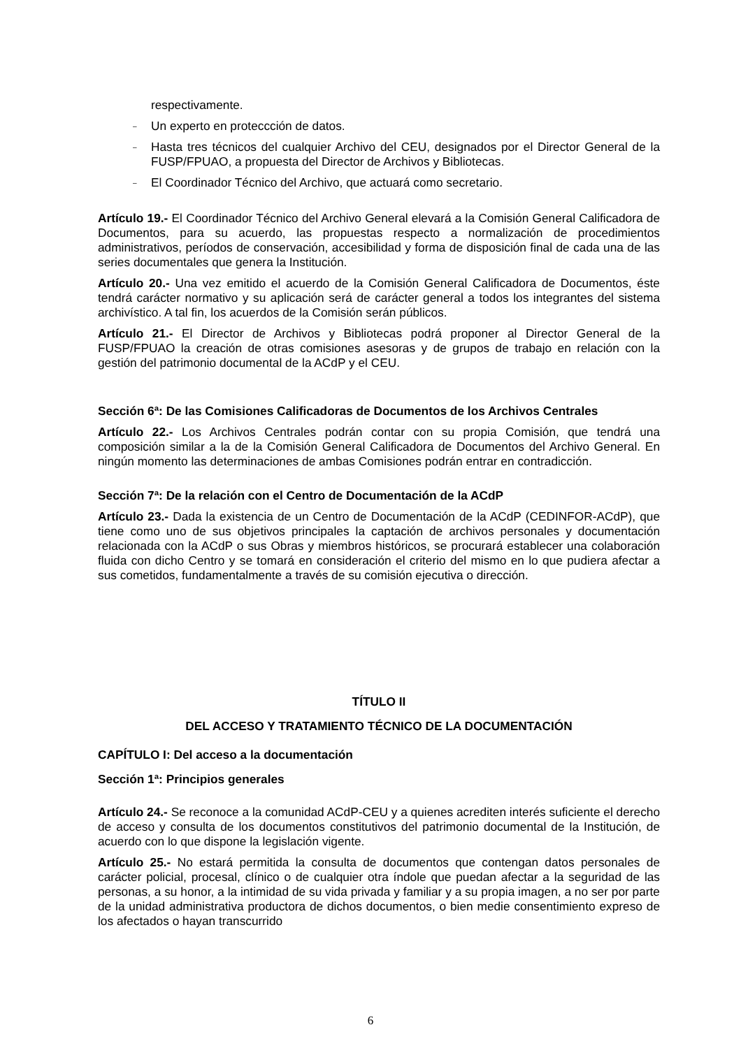respectivamente.
– Un experto en proteccción de datos.
– Hasta tres técnicos del cualquier Archivo del CEU, designados por el Director General de la FUSP/FPUAO, a propuesta del Director de Archivos y Bibliotecas.
– El Coordinador Técnico del Archivo, que actuará como secretario.
Artículo 19.- El Coordinador Técnico del Archivo General elevará a la Comisión General Calificadora de Documentos, para su acuerdo, las propuestas respecto a normalización de procedimientos administrativos, períodos de conservación, accesibilidad y forma de disposición final de cada una de las series documentales que genera la Institución.
Artículo 20.- Una vez emitido el acuerdo de la Comisión General Calificadora de Documentos, éste tendrá carácter normativo y su aplicación será de carácter general a todos los integrantes del sistema archivístico. A tal fin, los acuerdos de la Comisión serán públicos.
Artículo 21.- El Director de Archivos y Bibliotecas podrá proponer al Director General de la FUSP/FPUAO la creación de otras comisiones asesoras y de grupos de trabajo en relación con la gestión del patrimonio documental de la ACdP y el CEU.
Sección 6ª: De las Comisiones Calificadoras de Documentos de los Archivos Centrales
Artículo 22.- Los Archivos Centrales podrán contar con su propia Comisión, que tendrá una composición similar a la de la Comisión General Calificadora de Documentos del Archivo General. En ningún momento las determinaciones de ambas Comisiones podrán entrar en contradicción.
Sección 7ª: De la relación con el Centro de Documentación de la ACdP
Artículo 23.- Dada la existencia de un Centro de Documentación de la ACdP (CEDINFOR-ACdP), que tiene como uno de sus objetivos principales la captación de archivos personales y documentación relacionada con la ACdP o sus Obras y miembros históricos, se procurará establecer una colaboración fluida con dicho Centro y se tomará en consideración el criterio del mismo en lo que pudiera afectar a sus cometidos, fundamentalmente a través de su comisión ejecutiva o dirección.
TÍTULO II
DEL ACCESO Y TRATAMIENTO TÉCNICO DE LA DOCUMENTACIÓN
CAPÍTULO I: Del acceso a la documentación
Sección 1ª: Principios generales
Artículo 24.- Se reconoce a la comunidad ACdP-CEU y a quienes acrediten interés suficiente el derecho de acceso y consulta de los documentos constitutivos del patrimonio documental de la Institución, de acuerdo con lo que dispone la legislación vigente.
Artículo 25.- No estará permitida la consulta de documentos que contengan datos personales de carácter policial, procesal, clínico o de cualquier otra índole que puedan afectar a la seguridad de las personas, a su honor, a la intimidad de su vida privada y familiar y a su propia imagen, a no ser por parte de la unidad administrativa productora de dichos documentos, o bien medie consentimiento expreso de los afectados o hayan transcurrido
6